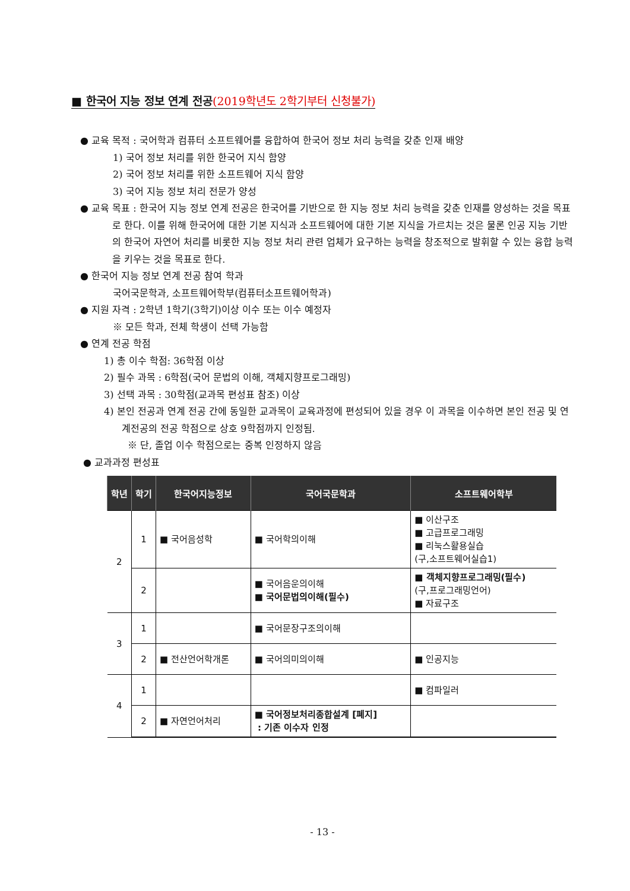■ 한국어 지능 정보 연계 전공(2019학년도 2학기부터 신청불가)
● 교육 목적 : 국어학과 컴퓨터 소프트웨어를 융합하여 한국어 정보 처리 능력을 갖춘 인재 배양
1) 국어 정보 처리를 위한 한국어 지식 함양
2) 국어 정보 처리를 위한 소프트웨어 지식 함양
3) 국어 지능 정보 처리 전문가 양성
● 교육 목표 : 한국어 지능 정보 연계 전공은 한국어를 기반으로 한 지능 정보 처리 능력을 갖춘 인재를 양성하는 것을 목표로 한다. 이를 위해 한국어에 대한 기본 지식과 소프트웨어에 대한 기본 지식을 가르치는 것은 물론 인공 지능 기반의 한국어 자연어 처리를 비롯한 지능 정보 처리 관련 업체가 요구하는 능력을 창조적으로 발휘할 수 있는 융합 능력을 키우는 것을 목표로 한다.
● 한국어 지능 정보 연계 전공 참여 학과
국어국문학과, 소프트웨어학부(컴퓨터소프트웨어학과)
● 지원 자격 : 2학년 1학기(3학기)이상 이수 또는 이수 예정자
※ 모든 학과, 전체 학생이 선택 가능함
● 연계 전공 학점
1) 총 이수 학점: 36학점 이상
2) 필수 과목 : 6학점(국어 문법의 이해, 객체지향프로그래밍)
3) 선택 과목 : 30학점(교과목 편성표 참조) 이상
4) 본인 전공과 연계 전공 간에 동일한 교과목이 교육과정에 편성되어 있을 경우 이 과목을 이수하면 본인 전공 및 연계전공의 전공 학점으로 상호 9학점까지 인정됨.
※ 단, 졸업 이수 학점으로는 중복 인정하지 않음
● 교과과정 편성표
| 학년 | 학기 | 한국어지능정보 | 국어국문학과 | 소프트웨어학부 |
| --- | --- | --- | --- | --- |
| 2 | 1 | ■ 국어음성학 | ■ 국어학의이해 | ■ 이산구조 ■ 고급프로그래밍 ■ 리눅스활용실습 (구,소프트웨어실습1) |
| | 2 | | ■ 국어음운의이해 ■ 국어문법의이해(필수) | ■ 객체지향프로그래밍(필수) (구,프로그래밍언어) ■ 자료구조 |
| 3 | 1 | | ■ 국어문장구조의이해 | |
| | 2 | ■ 전산언어학개론 | ■ 국어의미의이해 | ■ 인공지능 |
| 4 | 1 | | | ■ 컴파일러 |
| | 2 | ■ 자연언어처리 | ■ 국어정보처리종합설계 [폐지] : 기존 이수자 인정 | |
- 13 -